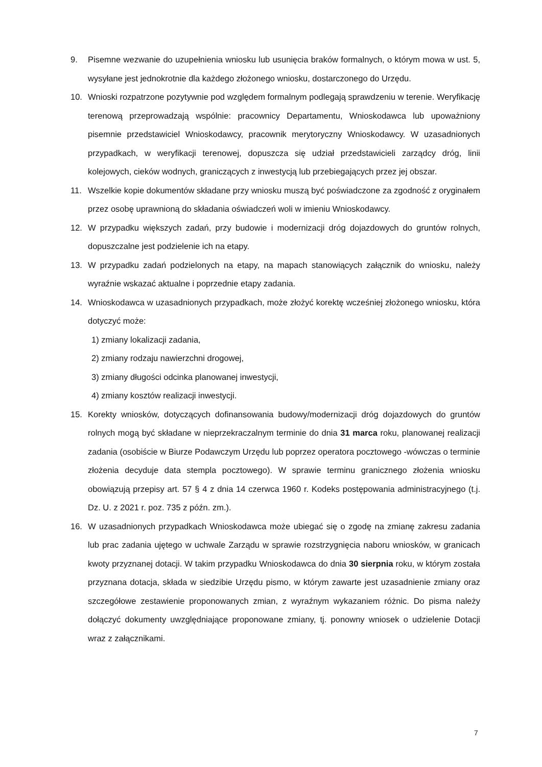9. Pisemne wezwanie do uzupełnienia wniosku lub usunięcia braków formalnych, o którym mowa w ust. 5, wysyłane jest jednokrotnie dla każdego złożonego wniosku, dostarczonego do Urzędu.
10. Wnioski rozpatrzone pozytywnie pod względem formalnym podlegają sprawdzeniu w terenie. Weryfikację terenową przeprowadzają wspólnie: pracownicy Departamentu, Wnioskodawca lub upoważniony pisemnie przedstawiciel Wnioskodawcy, pracownik merytoryczny Wnioskodawcy. W uzasadnionych przypadkach, w weryfikacji terenowej, dopuszcza się udział przedstawicieli zarządcy dróg, linii kolejowych, cieków wodnych, graniczących z inwestycją lub przebiegających przez jej obszar.
11. Wszelkie kopie dokumentów składane przy wniosku muszą być poświadczone za zgodność z oryginałem przez osobę uprawnioną do składania oświadczeń woli w imieniu Wnioskodawcy.
12. W przypadku większych zadań, przy budowie i modernizacji dróg dojazdowych do gruntów rolnych, dopuszczalne jest podzielenie ich na etapy.
13. W przypadku zadań podzielonych na etapy, na mapach stanowiących załącznik do wniosku, należy wyraźnie wskazać aktualne i poprzednie etapy zadania.
14. Wnioskodawca w uzasadnionych przypadkach, może złożyć korektę wcześniej złożonego wniosku, która dotyczyć może:
1) zmiany lokalizacji zadania,
2) zmiany rodzaju nawierzchni drogowej,
3) zmiany długości odcinka planowanej inwestycji,
4) zmiany kosztów realizacji inwestycji.
15. Korekty wniosków, dotyczących dofinansowania budowy/modernizacji dróg dojazdowych do gruntów rolnych mogą być składane w nieprzekraczalnym terminie do dnia 31 marca roku, planowanej realizacji zadania (osobiście w Biurze Podawczym Urzędu lub poprzez operatora pocztowego -wówczas o terminie złożenia decyduje data stempla pocztowego). W sprawie terminu granicznego złożenia wniosku obowiązują przepisy art. 57 § 4 z dnia 14 czerwca 1960 r. Kodeks postępowania administracyjnego (t.j. Dz. U. z 2021 r. poz. 735 z późn. zm.).
16. W uzasadnionych przypadkach Wnioskodawca może ubiegać się o zgodę na zmianę zakresu zadania lub prac zadania ujętego w uchwale Zarządu w sprawie rozstrzygnięcia naboru wniosków, w granicach kwoty przyznanej dotacji. W takim przypadku Wnioskodawca do dnia 30 sierpnia roku, w którym została przyznana dotacja, składa w siedzibie Urzędu pismo, w którym zawarte jest uzasadnienie zmiany oraz szczegółowe zestawienie proponowanych zmian, z wyraźnym wykazaniem różnic. Do pisma należy dołączyć dokumenty uwzględniające proponowane zmiany, tj. ponowny wniosek o udzielenie Dotacji wraz z załącznikami.
7